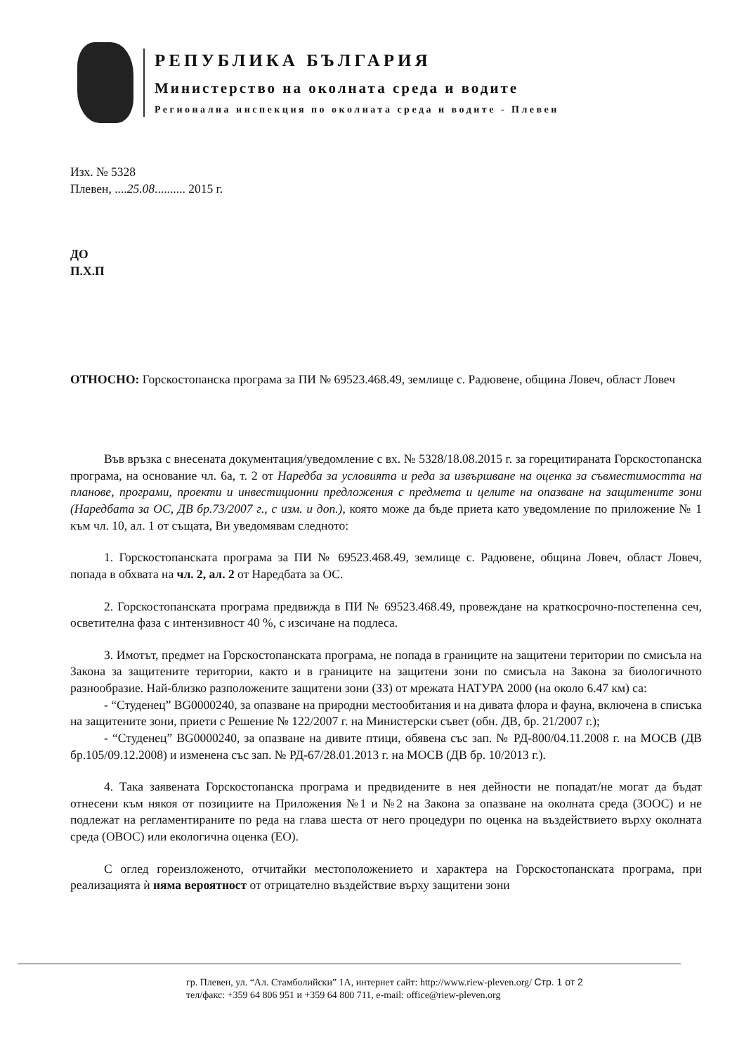РЕПУБЛИКА БЪЛГАРИЯ
Министерство на околната среда и водите
Регионална инспекция по околната среда и водите - Плевен
Изх. № 5328
Плевен, ....25.08.......... 2015 г.
ДО
П.Х.П
ОТНОСНО: Горскостопанска програма за ПИ № 69523.468.49, землище с. Радювене, община Ловеч, област Ловеч
Във връзка с внесената документация/уведомление с вх. № 5328/18.08.2015 г. за горецитираната Горскостопанска програма, на основание чл. 6а, т. 2 от Наредба за условията и реда за извършване на оценка за съвместимостта на планове, програми, проекти и инвестиционни предложения с предмета и целите на опазване на защитените зони (Наредбата за ОС, ДВ бр.73/2007 г., с изм. и доп.), която може да бъде приета като уведомление по приложение № 1 към чл. 10, ал. 1 от същата, Ви уведомявам следното:
1. Горскостопанската програма за ПИ № 69523.468.49, землище с. Радювене, община Ловеч, област Ловеч, попада в обхвата на чл. 2, ал. 2 от Наредбата за ОС.
2. Горскостопанската програма предвижда в ПИ № 69523.468.49, провеждане на краткосрочно-постепенна сеч, осветителна фаза с интензивност 40 %, с изсичане на подлеса.
3. Имотът, предмет на Горскостопанската програма, не попада в границите на защитени територии по смисъла на Закона за защитените територии, както и в границите на защитени зони по смисъла на Закона за биологичното разнообразие. Най-близко разположените защитени зони (ЗЗ) от мрежата НАТУРА 2000 (на около 6.47 км) са:
- “Студенец” BG0000240, за опазване на природни местообитания и на дивата флора и фауна, включена в списъка на защитените зони, приети с Решение № 122/2007 г. на Министерски съвет (обн. ДВ, бр. 21/2007 г.);
- “Студенец” BG0000240, за опазване на дивите птици, обявена със зап. № РД-800/04.11.2008 г. на МОСВ (ДВ бр.105/09.12.2008) и изменена със зап. № РД-67/28.01.2013 г. на МОСВ (ДВ бр. 10/2013 г.).
4. Така заявената Горскостопанска програма и предвидените в нея дейности не попадат/не могат да бъдат отнесени към някоя от позициите на Приложения №1 и №2 на Закона за опазване на околната среда (ЗООС) и не подлежат на регламентираните по реда на глава шеста от него процедури по оценка на въздействието върху околната среда (ОВОС) или екологична оценка (ЕО).
С оглед гореизложеното, отчитайки местоположението и характера на Горскостопанската програма, при реализацията ѝ няма вероятност от отрицателно въздействие върху защитени зони
гр. Плевен, ул. “Ал. Стамболийски” 1А, интернет сайт: http://www.riew-pleven.org/ Стр. 1 от 2
тел/факс: +359 64 806 951 и +359 64 800 711, e-mail: office@riew-pleven.org